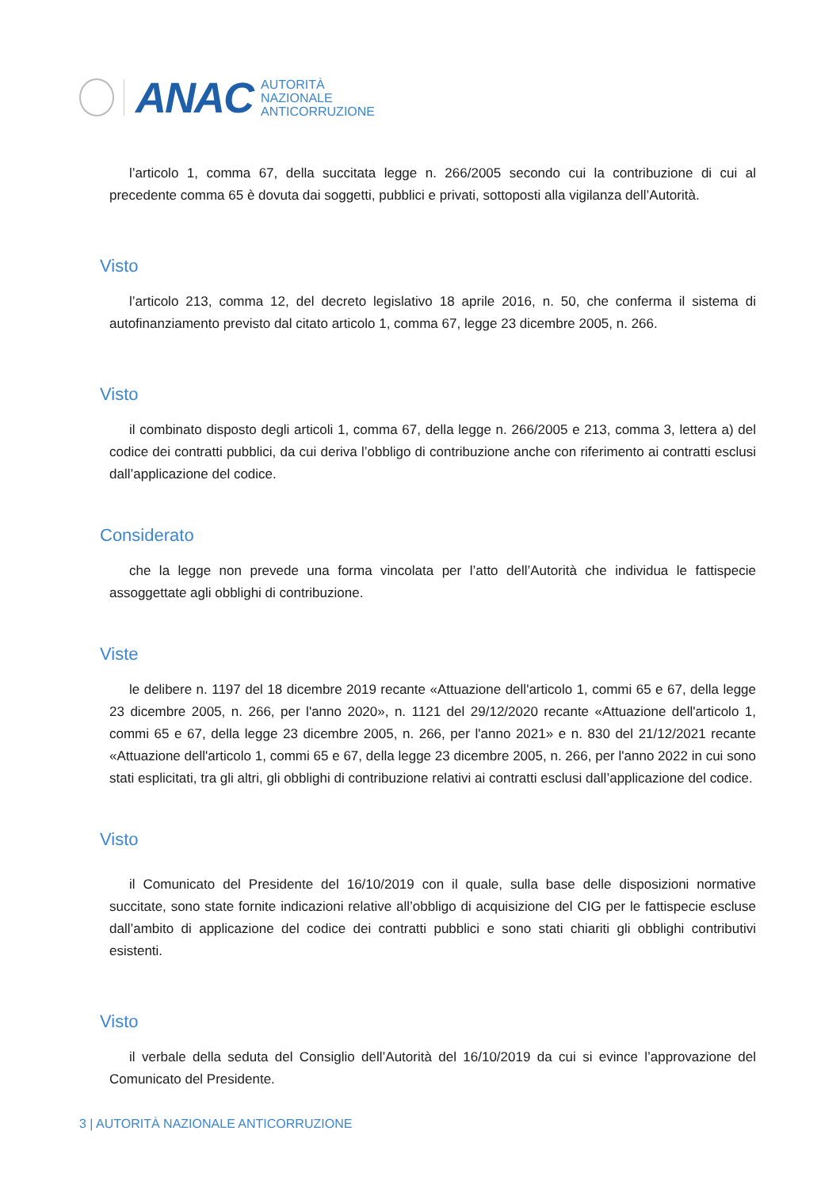ANAC
AUTORITÀ
NAZIONALE
ANTICORRUZIONE
l’articolo 1, comma 67, della succitata legge n. 266/2005 secondo cui la contribuzione di cui al precedente comma 65 è dovuta dai soggetti, pubblici e privati, sottoposti alla vigilanza dell’Autorità.
Visto
l’articolo 213, comma 12, del decreto legislativo 18 aprile 2016, n. 50, che conferma il sistema di autofinanziamento previsto dal citato articolo 1, comma 67, legge 23 dicembre 2005, n. 266.
Visto
il combinato disposto degli articoli 1, comma 67, della legge n. 266/2005 e 213, comma 3, lettera a) del codice dei contratti pubblici, da cui deriva l’obbligo di contribuzione anche con riferimento ai contratti esclusi dall’applicazione del codice.
Considerato
che la legge non prevede una forma vincolata per l’atto dell’Autorità che individua le fattispecie assoggettate agli obblighi di contribuzione.
Viste
le delibere n. 1197 del 18 dicembre 2019 recante «Attuazione dell'articolo 1, commi 65 e 67, della legge 23 dicembre 2005, n. 266, per l'anno 2020», n. 1121 del 29/12/2020 recante «Attuazione dell'articolo 1, commi 65 e 67, della legge 23 dicembre 2005, n. 266, per l'anno 2021» e n. 830 del 21/12/2021 recante «Attuazione dell'articolo 1, commi 65 e 67, della legge 23 dicembre 2005, n. 266, per l'anno 2022 in cui sono stati esplicitati, tra gli altri, gli obblighi di contribuzione relativi ai contratti esclusi dall’applicazione del codice.
Visto
il Comunicato del Presidente del 16/10/2019 con il quale, sulla base delle disposizioni normative succitate, sono state fornite indicazioni relative all’obbligo di acquisizione del CIG per le fattispecie escluse dall’ambito di applicazione del codice dei contratti pubblici e sono stati chiariti gli obblighi contributivi esistenti.
Visto
il verbale della seduta del Consiglio dell’Autorità del 16/10/2019 da cui si evince l’approvazione del Comunicato del Presidente.
3 | AUTORITÀ NAZIONALE ANTICORRUZIONE